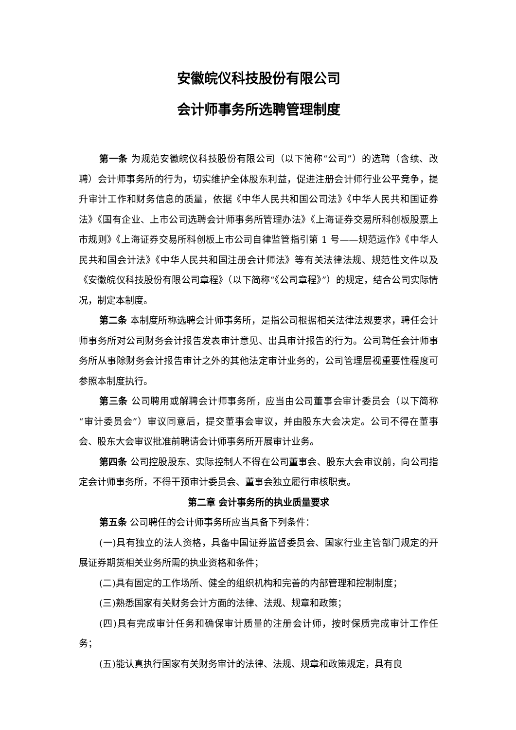安徽皖仪科技股份有限公司
会计师事务所选聘管理制度
第一条 为规范安徽皖仪科技股份有限公司（以下简称“公司”）的选聘（含续、改聘）会计师事务所的行为，切实维护全体股东利益，促进注册会计师行业公平竞争，提升审计工作和财务信息的质量，依据《中华人民共和国公司法》《中华人民共和国证券法》《国有企业、上市公司选聘会计师事务所管理办法》《上海证券交易所科创板股票上市规则》《上海证券交易所科创板上市公司自律监管指引第 1 号——规范运作》《中华人民共和国会计法》《中华人民共和国注册会计师法》等有关法律法规、规范性文件以及《安徽皖仪科技股份有限公司章程》（以下简称“《公司章程》”）的规定，结合公司实际情况，制定本制度。
第二条 本制度所称选聘会计师事务所，是指公司根据相关法律法规要求，聘任会计师事务所对公司财务会计报告发表审计意见、出具审计报告的行为。公司聘任会计师事务所从事除财务会计报告审计之外的其他法定审计业务的，公司管理层视重要性程度可参照本制度执行。
第三条 公司聘用或解聘会计师事务所，应当由公司董事会审计委员会（以下简称“审计委员会”）审议同意后，提交董事会审议，并由股东大会决定。公司不得在董事会、股东大会审议批准前聘请会计师事务所开展审计业务。
第四条 公司控股股东、实际控制人不得在公司董事会、股东大会审议前，向公司指定会计师事务所，不得干预审计委员会、董事会独立履行审核职责。
第二章 会计事务所的执业质量要求
第五条 公司聘任的会计师事务所应当具备下列条件：
(一)具有独立的法人资格，具备中国证券监督委员会、国家行业主管部门规定的开展证券期货相关业务所需的执业资格和条件；
(二)具有固定的工作场所、健全的组织机构和完善的内部管理和控制制度；
(三)熟悉国家有关财务会计方面的法律、法规、规章和政策；
(四)具有完成审计任务和确保审计质量的注册会计师，按时保质完成审计工作任务；
(五)能认真执行国家有关财务审计的法律、法规、规章和政策规定，具有良